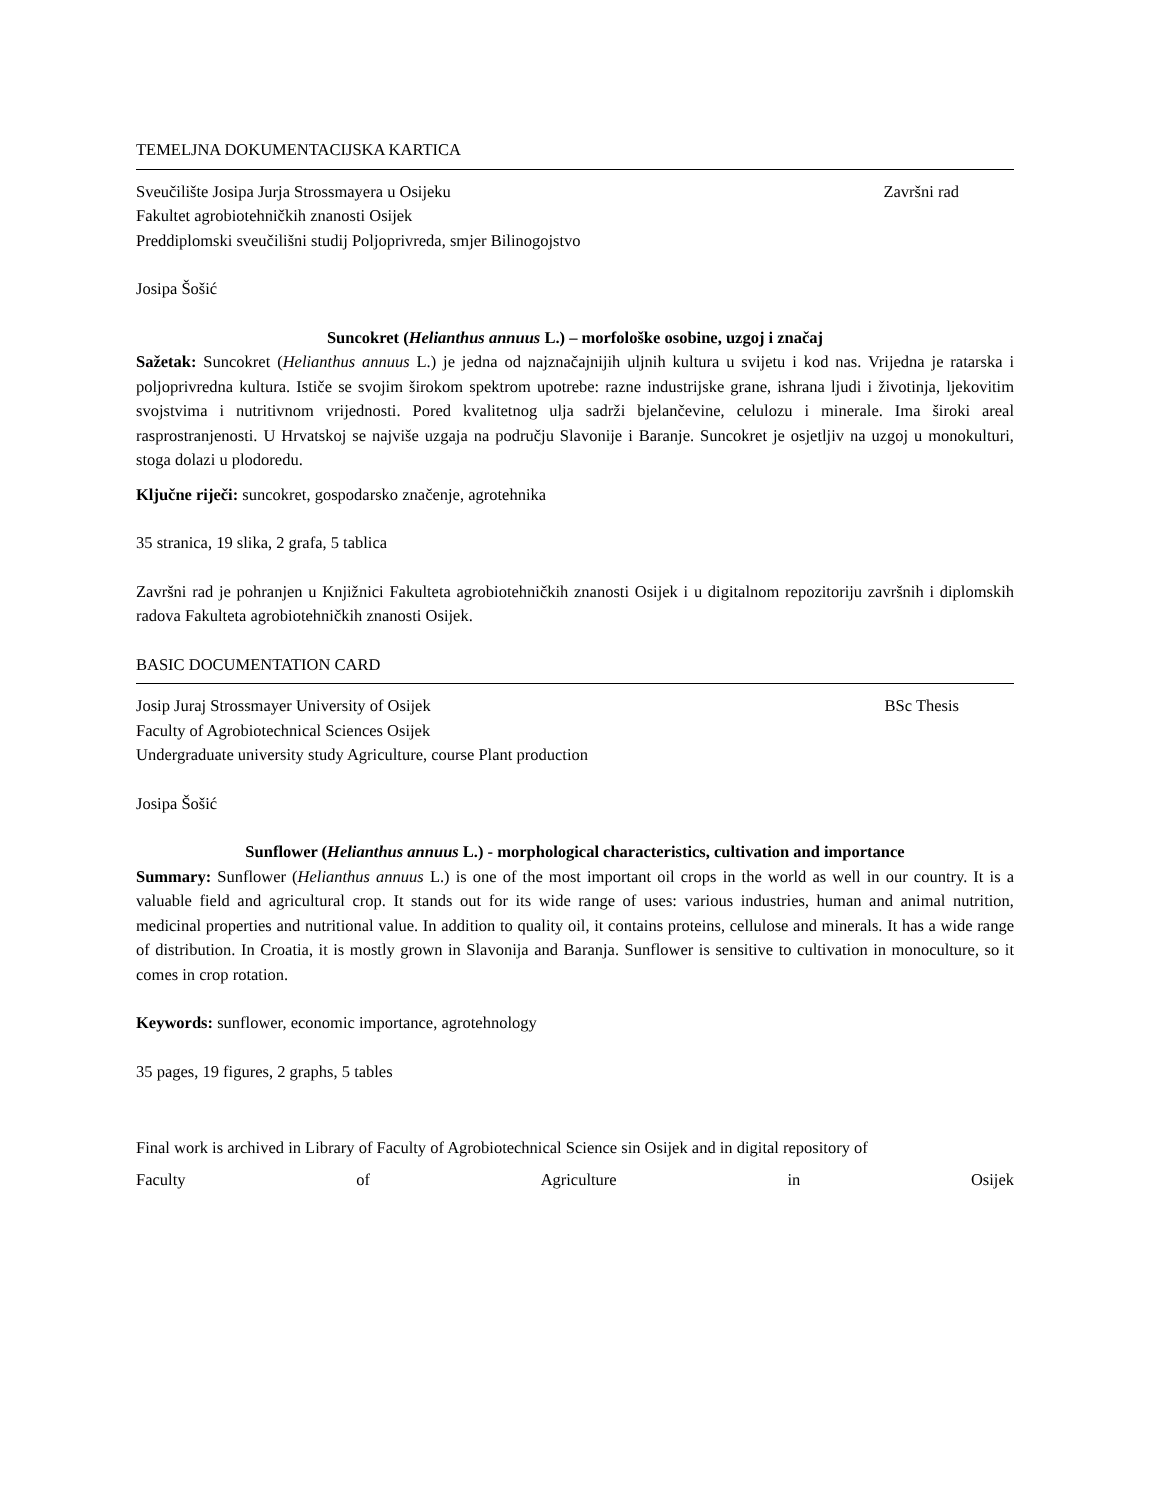TEMELJNA DOKUMENTACIJSKA KARTICA
Sveučilište Josipa Jurja Strossmayera u Osijeku Završni rad
Fakultet agrobiotehničkih znanosti Osijek
Preddiplomski sveučilišni studij Poljoprivreda, smjer Bilinogojstvo
Josipa Šošić
Suncokret (Helianthus annuus L.) – morfološke osobine, uzgoj i značaj
Sažetak: Suncokret (Helianthus annuus L.) je jedna od najznačajnijih uljnih kultura u svijetu i kod nas. Vrijedna je ratarska i poljoprivredna kultura. Ističe se svojim širokom spektrom upotrebe: razne industrijske grane, ishrana ljudi i životinja, ljekovitim svojstvima i nutritivnom vrijednosti. Pored kvalitetnog ulja sadrži bjelančevine, celulozu i minerale. Ima široki areal rasprostranjenosti. U Hrvatskoj se najviše uzgaja na području Slavonije i Baranje. Suncokret je osjetljiv na uzgoj u monokulturi, stoga dolazi u plodoredu.
Ključne riječi: suncokret, gospodarsko značenje, agrotehnika
35 stranica, 19 slika, 2 grafa, 5 tablica
Završni rad je pohranjen u Knjižnici Fakulteta agrobiotehničkih znanosti Osijek i u digitalnom repozitoriju završnih i diplomskih radova Fakulteta agrobiotehničkih znanosti Osijek.
BASIC DOCUMENTATION CARD
Josip Juraj Strossmayer University of Osijek BSc Thesis
Faculty of Agrobiotechnical Sciences Osijek
Undergraduate university study Agriculture, course Plant production
Josipa Šošić
Sunflower (Helianthus annuus L.) - morphological characteristics, cultivation and importance
Summary: Sunflower (Helianthus annuus L.) is one of the most important oil crops in the world as well in our country. It is a valuable field and agricultural crop. It stands out for its wide range of uses: various industries, human and animal nutrition, medicinal properties and nutritional value. In addition to quality oil, it contains proteins, cellulose and minerals. It has a wide range of distribution. In Croatia, it is mostly grown in Slavonija and Baranja. Sunflower is sensitive to cultivation in monoculture, so it comes in crop rotation.
Keywords: sunflower, economic importance, agrotehnology
35 pages, 19 figures, 2 graphs, 5 tables
Final work is archived in Library of Faculty of Agrobiotechnical Science sin Osijek and in digital repository of
Faculty of Agriculture in Osijek